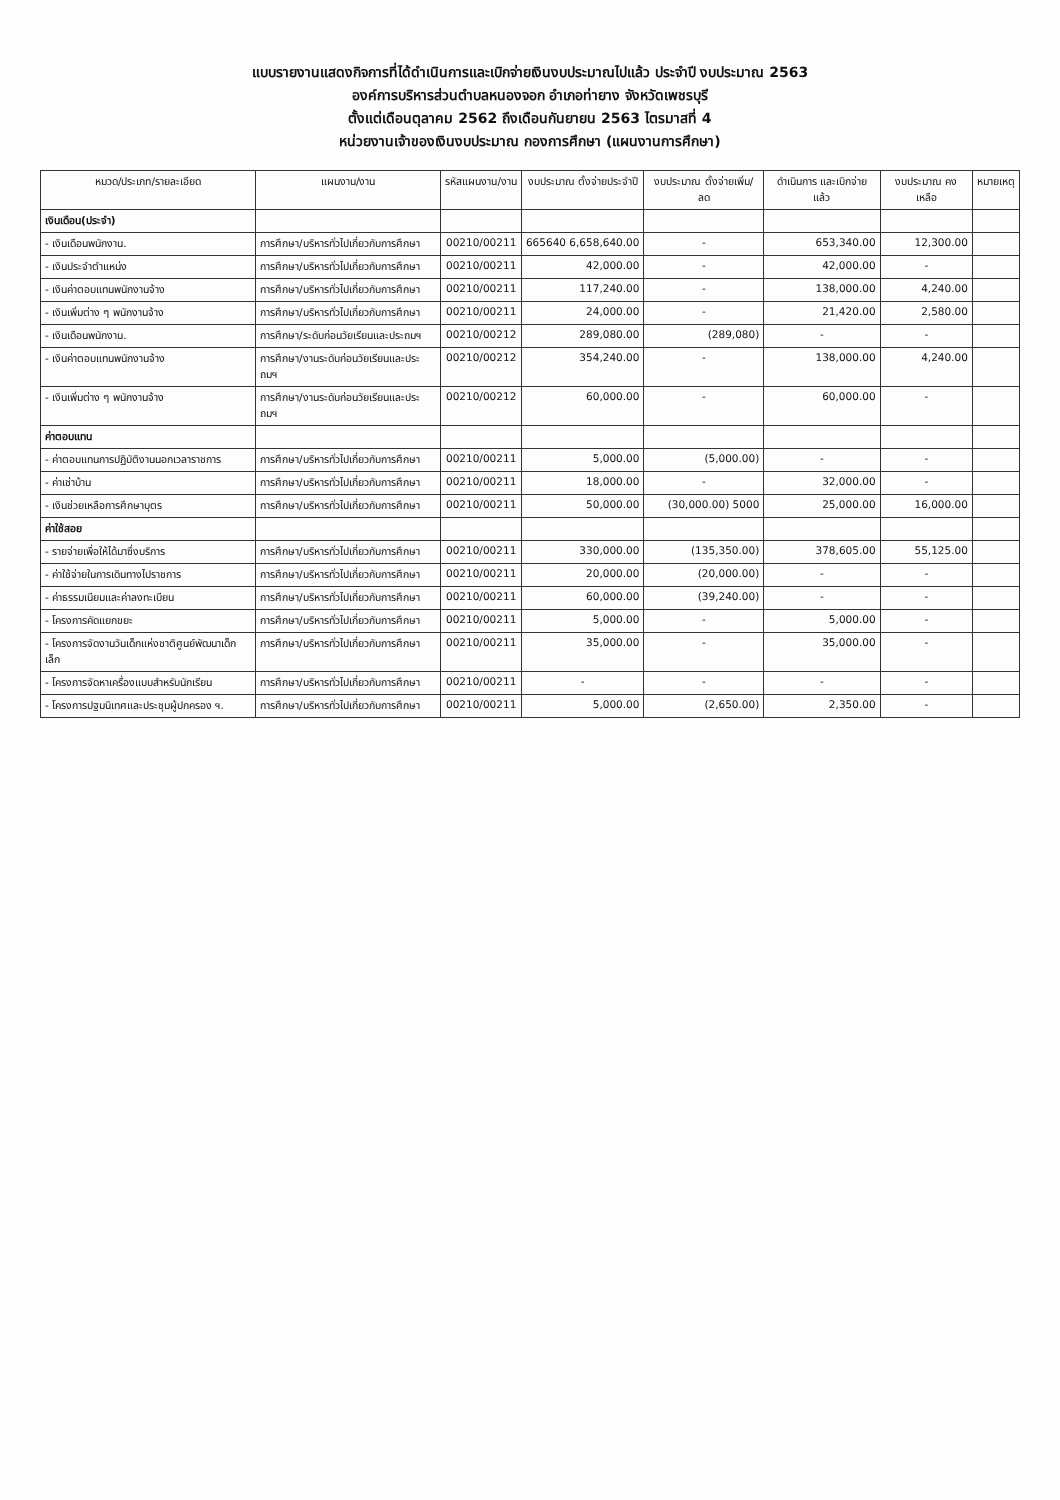แบบรายงานแสดงกิจการที่ได้ดำเนินการและเบิกจ่ายเงินงบประมาณไปแล้ว ประจำปี งบประมาณ 2563
องค์การบริหารส่วนตำบลหนองจอก อำเภอท่ายาง จังหวัดเพชรบุรี
ตั้งแต่เดือนตุลาคม 2562 ถึงเดือนกันยายน 2563 ไตรมาสที่ 4
หน่วยงานเจ้าของเงินงบประมาณ กองการศึกษา (แผนงานการศึกษา)
| หมวด/ประเภท/รายละเอียด | แผนงาน/งาน | รหัสแผนงาน/งาน | งบประมาณ ตั้งจ่ายประจำปี | งบประมาณ ตั้งจ่ายเพิ่ม/ลด | ดำเนินการ และเบิกจ่ายแล้ว | งบประมาณ คงเหลือ | หมายเหตุ |
| --- | --- | --- | --- | --- | --- | --- | --- |
| เงินเดือน(ประจำ) | | | | | | | |
| - เงินเดือนพนักงาน. | การศึกษา/บริหารทั่วไปเกี่ยวกับการศึกษา | 00210/00211 | 665640 6,658,640.00 | - | 653,340.00 | 12,300.00 | |
| - เงินประจำตำแหน่ง | การศึกษา/บริหารทั่วไปเกี่ยวกับการศึกษา | 00210/00211 | 42,000.00 | - | 42,000.00 | - | |
| - เงินค่าตอบแทนพนักงานจ้าง | การศึกษา/บริหารทั่วไปเกี่ยวกับการศึกษา | 00210/00211 | 117,240.00 | - | 138,000.00 | 4,240.00 | |
| - เงินเพิ่มต่าง ๆ พนักงานจ้าง | การศึกษา/บริหารทั่วไปเกี่ยวกับการศึกษา | 00210/00211 | 24,000.00 | - | 21,420.00 | 2,580.00 | |
| - เงินเดือนพนักงาน. | การศึกษา/ระดับก่อนวัยเรียนและประถมฯ | 00210/00212 | 289,080.00 | (289,080) | - | - | |
| - เงินค่าตอบแทนพนักงานจ้าง | การศึกษา/งานระดับก่อนวัยเรียนและประถมฯ | 00210/00212 | 354,240.00 | - | 138,000.00 | 4,240.00 | |
| - เงินเพิ่มต่าง ๆ พนักงานจ้าง | การศึกษา/งานระดับก่อนวัยเรียนและประถมฯ | 00210/00212 | 60,000.00 | - | 60,000.00 | - | |
| ค่าตอบแทน | | | | | | | |
| - ค่าตอบแทนการปฏิบัติงานนอกเวลาราชการ | การศึกษา/บริหารทั่วไปเกี่ยวกับการศึกษา | 00210/00211 | 5,000.00 | (5,000.00) | - | - | |
| - ค่าเช่าบ้าน | การศึกษา/บริหารทั่วไปเกี่ยวกับการศึกษา | 00210/00211 | 18,000.00 | - | 32,000.00 | - | |
| - เงินช่วยเหลือการศึกษาบุตร | การศึกษา/บริหารทั่วไปเกี่ยวกับการศึกษา | 00210/00211 | 50,000.00 | (30,000.00) 5000 | 25,000.00 | 16,000.00 | |
| ค่าใช้สอย | | | | | | | |
| - รายจ่ายเพื่อให้ได้มาซึ่งบริการ | การศึกษา/บริหารทั่วไปเกี่ยวกับการศึกษา | 00210/00211 | 330,000.00 | (135,350.00) | 378,605.00 | 55,125.00 | |
| - ค่าใช้จ่ายในการเดินทางไปราชการ | การศึกษา/บริหารทั่วไปเกี่ยวกับการศึกษา | 00210/00211 | 20,000.00 | (20,000.00) | - | - | |
| - ค่าธรรมเนียมและค่าลงทะเบียน | การศึกษา/บริหารทั่วไปเกี่ยวกับการศึกษา | 00210/00211 | 60,000.00 | (39,240.00) | - | - | |
| - โครงการคัดแยกขยะ | การศึกษา/บริหารทั่วไปเกี่ยวกับการศึกษา | 00210/00211 | 5,000.00 | - | 5,000.00 | - | |
| - โครงการจัดงานวันเด็กแห่งชาติศูนย์พัฒนาเด็กเล็ก | การศึกษา/บริหารทั่วไปเกี่ยวกับการศึกษา | 00210/00211 | 35,000.00 | - | 35,000.00 | - | |
| - โครงการจัดหาเครื่องแบบสำหรับนักเรียน | การศึกษา/บริหารทั่วไปเกี่ยวกับการศึกษา | 00210/00211 | - | - | - | - | |
| - โครงการปฐมนิเทศและประชุมผู้ปกครอง ฯ. | การศึกษา/บริหารทั่วไปเกี่ยวกับการศึกษา | 00210/00211 | 5,000.00 | (2,650.00) | 2,350.00 | - | |